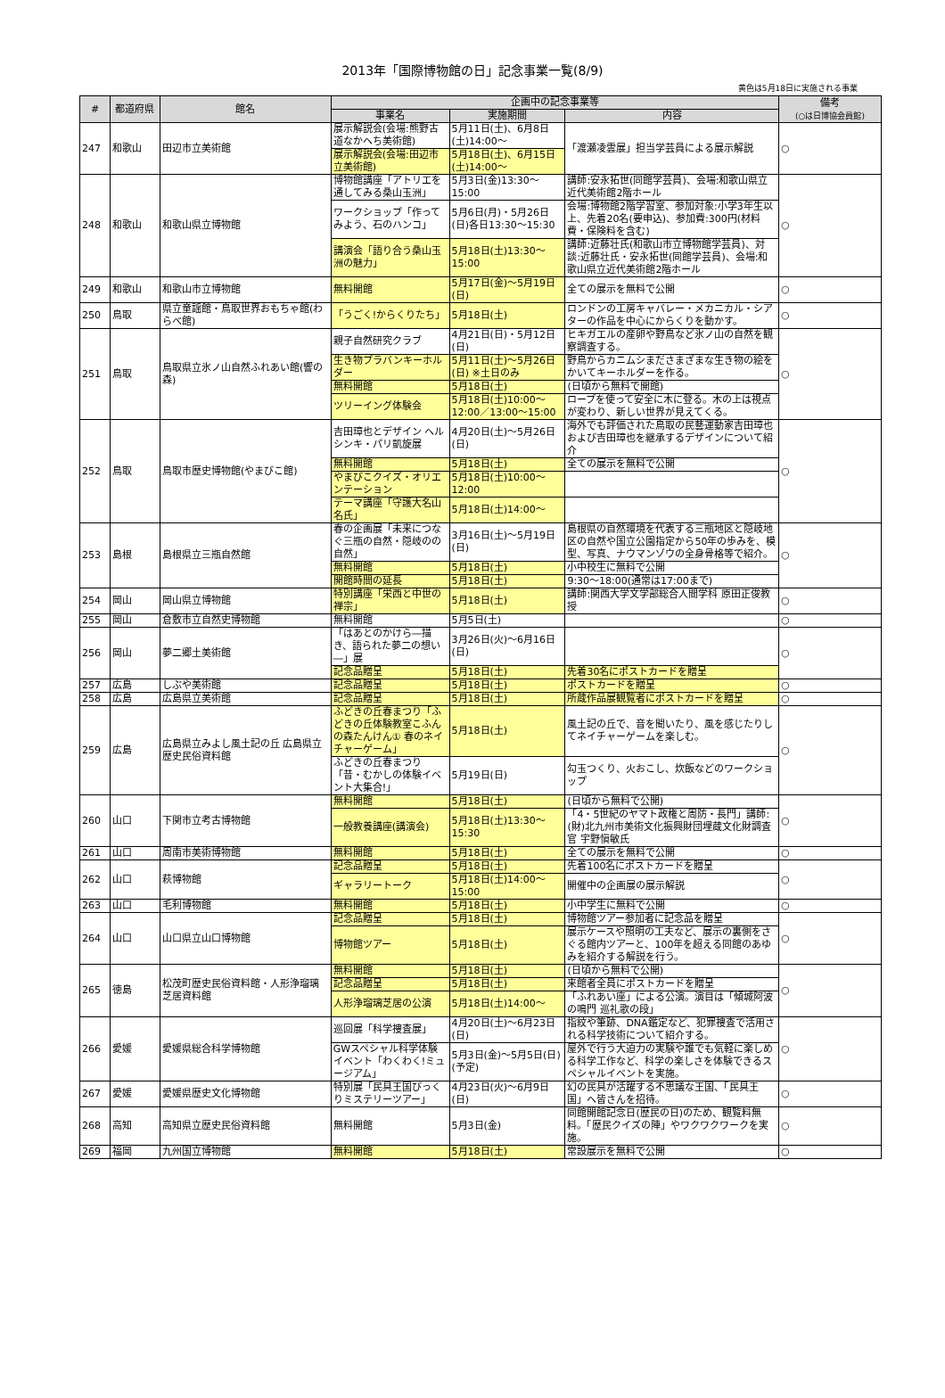2013年「国際博物館の日」記念事業一覧(8/9)
黄色は5月18日に実施される事業
| # | 都道府県 | 館名 | 企画中の記念事業等 | | | 備考 (○は日博協会員館) |
| --- | --- | --- | --- | --- | --- | --- |
| | | | 事業名 | 実施期間 | 内容 | |
| 247 | 和歌山 | 田辺市立美術館 | 展示解説会(会場:熊野古道なかへち美術館) | 5月11日(土)、6月8日(土)14:00～ | 「渡瀬凌雲展」担当学芸員による展示解説 | ○ |
| | | | 展示解説会(会場:田辺市立美術館) | 5月18日(土)、6月15日(土)14:00～ | | |
| 248 | 和歌山 | 和歌山県立博物館 | 博物館講座「アトリエを通してみる桑山玉洲」 | 5月3日(金)13:30～15:00 | 講師:安永拓世(同館学芸員)、会場:和歌山県立近代美術館2階ホール | ○ |
| | | | ワークショップ「作ってみよう、石のハンコ」 | 5月6日(月)・5月26日(日)各日13:30～15:30 | 会場:博物館2階学習室、参加対象:小学3年生以上、先着20名(要申込)、参加費:300円(材料費・保険料を含む) | |
| | | | 講演会「語り合う桑山玉洲の魅力」 | 5月18日(土)13:30～15:00 | 講師:近藤壮氏(和歌山市立博物館学芸員)、対談:近藤壮氏・安永拓世(同館学芸員)、会場:和歌山県立近代美術館2階ホール | |
| 249 | 和歌山 | 和歌山市立博物館 | 無料開館 | 5月17日(金)～5月19日(日) | 全ての展示を無料で公開 | ○ |
| 250 | 鳥取 | 県立童謡館・鳥取世界おもちゃ館(わらべ館) | 「うごく!からくりたち」 | 5月18日(土) | ロンドンの工房キャバレー・メカニカル・シアターの作品を中心にからくりを動かす。 | ○ |
| 251 | 鳥取 | 鳥取県立氷ノ山自然ふれあい館(響の森) | 親子自然研究クラブ | 4月21日(日)・5月12日(日) | ヒキガエルの産卵や野鳥など氷ノ山の自然を観察調査する。 | ○ |
| | | | 生き物プラバンキーホルダー | 5月11日(土)～5月26日(日) ※土日のみ | 野鳥からカニムシまださまざまな生き物の絵をかいてキーホルダーを作る。 | |
| | | | 無料開館 | 5月18日(土) | (日頃から無料で開館) | |
| | | | ツリーイング体験会 | 5月18日(土)10:00～12:00／13:00～15:00 | ロープを使って安全に木に登る。木の上は視点が変わり、新しい世界が見えてくる。 | |
| 252 | 鳥取 | 鳥取市歴史博物館(やまびこ館) | 吉田璋也とデザイン ヘルシンキ・パリ凱旋展 | 4月20日(土)～5月26日(日) | 海外でも評価された鳥取の民藝運動家吉田璋也および吉田璋也を継承するデザインについて紹介 | ○ |
| | | | 無料開館 | 5月18日(土) | 全ての展示を無料で公開 | |
| | | | やまびこクイズ・オリエンテーション | 5月18日(土)10:00～12:00 | | |
| | | | テーマ講座「守護大名山名氏」 | 5月18日(土)14:00～ | | |
| 253 | 島根 | 島根県立三瓶自然館 | 春の企画展「未来につなぐ三瓶の自然・隠岐のの自然」 | 3月16日(土)～5月19日(日) | 島根県の自然環境を代表する三瓶地区と隠岐地区の自然や国立公園指定から50年の歩みを、模型、写真、ナウマンゾウの全身骨格等で紹介。 | ○ |
| | | | 無料開館 | 5月18日(土) | 小中校生に無料で公開 | |
| | | | 開館時間の延長 | 5月18日(土) | 9:30～18:00(通常は17:00まで) | |
| 254 | 岡山 | 岡山県立博物館 | 特別講座「栄西と中世の禅宗」 | 5月18日(土) | 講師:関西大学文学部総合人間学科 原田正俊教授 | ○ |
| 255 | 岡山 | 倉敷市立自然史博物館 | 無料開館 | 5月5日(土) | | ○ |
| 256 | 岡山 | 夢二郷土美術館 | 「はあとのかけら―描き、語られた夢二の想い―」展 | 3月26日(火)～6月16日(日) | | ○ |
| | | | 記念品贈呈 | 5月18日(土) | 先着30名にポストカードを贈呈 | |
| 257 | 広島 | しぶや美術館 | 記念品贈呈 | 5月18日(土) | ポストカードを贈呈 | ○ |
| 258 | 広島 | 広島県立美術館 | 記念品贈呈 | 5月18日(土) | 所蔵作品展観覧者にポストカードを贈呈 | ○ |
| 259 | 広島 | 広島県立みよし風土記の丘 広島県立歴史民俗資料館 | ふどきの丘春まつり「ふどきの丘体験教室こふんの森たんけん① 春のネイチャーゲーム」 | 5月18日(土) | 風土記の丘で、音を聞いたり、風を感じたりしてネイチャーゲームを楽しむ。 | ○ |
| | | | ふどきの丘春まつり「昔・むかしの体験イベント大集合!」 | 5月19日(日) | 勾玉つくり、火おこし、炊飯などのワークショップ | |
| 260 | 山口 | 下関市立考古博物館 | 無料開館 | 5月18日(土) | (日頃から無料で公開) | ○ |
| | | | 一般教養講座(講演会) | 5月18日(土)13:30～15:30 | 「4・5世紀のヤマト政権と周防・長門」講師:(財)北九州市美術文化振興財団埋蔵文化財調査官 宇野愼敏氏 | |
| 261 | 山口 | 周南市美術博物館 | 無料開館 | 5月18日(土) | 全ての展示を無料で公開 | ○ |
| 262 | 山口 | 萩博物館 | 記念品贈呈 | 5月18日(土) | 先着100名にポストカードを贈呈 | ○ |
| | | | ギャラリートーク | 5月18日(土)14:00～15:00 | 開催中の企画展の展示解説 | |
| 263 | 山口 | 毛利博物館 | 無料開館 | 5月18日(土) | 小中学生に無料で公開 | ○ |
| 264 | 山口 | 山口県立山口博物館 | 記念品贈呈 | 5月18日(土) | 博物館ツアー参加者に記念品を贈呈 | ○ |
| | | | 博物館ツアー | 5月18日(土) | 展示ケースや照明の工夫など、展示の裏側をさぐる館内ツアーと、100年を超える同館のあゆみを紹介する解説を行う。 | |
| 265 | 徳島 | 松茂町歴史民俗資料館・人形浄瑠璃芝居資料館 | 無料開館 | 5月18日(土) | (日頃から無料で公開) | ○ |
| | | | 記念品贈呈 | 5月18日(土) | 来館者全員にポストカードを贈呈 | |
| | | | 人形浄瑠璃芝居の公演 | 5月18日(土)14:00～ | 「ふれあい座」による公演。演目は「傾城阿波の鳴門 巡礼歌の段」 | |
| 266 | 愛媛 | 愛媛県総合科学博物館 | 巡回展「科学捜査展」 | 4月20日(土)～6月23日(日) | 指紋や筆跡、DNA鑑定など、犯罪捜査で活用される科学技術について紹介する。 | ○ |
| | | | GWスペシャル科学体験イベント「わくわく!ミュージアム」 | 5月3日(金)～5月5日(日)(予定) | 屋外で行う大迫力の実験や誰でも気軽に楽しめる科学工作など、科学の楽しさを体験できるスペシャルイベントを実施。 | |
| 267 | 愛媛 | 愛媛県歴史文化博物館 | 特別展「民具王国びっくりミステリーツアー」 | 4月23日(火)～6月9日(日) | 幻の民具が活躍する不思議な王国、「民具王国」へ皆さんを招待。 | ○ |
| 268 | 高知 | 高知県立歴史民俗資料館 | 無料開館 | 5月3日(金) | 同館開館記念日(歴民の日)のため、観覧料無料。「歴民クイズの陣」やワクワクワークを実施。 | ○ |
| 269 | 福岡 | 九州国立博物館 | 無料開館 | 5月18日(土) | 常設展示を無料で公開 | ○ |